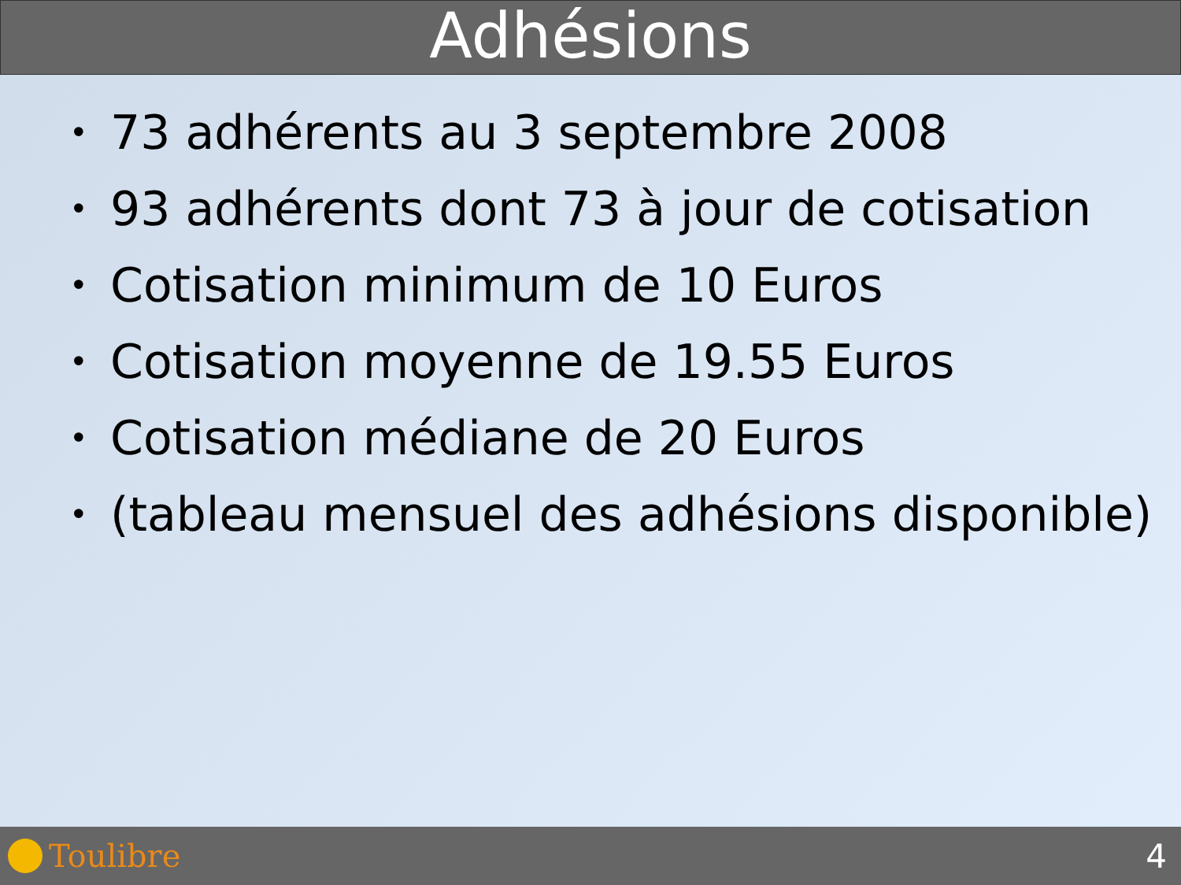Adhésions
• 73 adhérents au 3 septembre 2008
• 93 adhérents dont 73 à jour de cotisation
• Cotisation minimum de 10 Euros
• Cotisation moyenne de 19.55 Euros
• Cotisation médiane de 20 Euros
• (tableau mensuel des adhésions disponible)
Toulibre 4